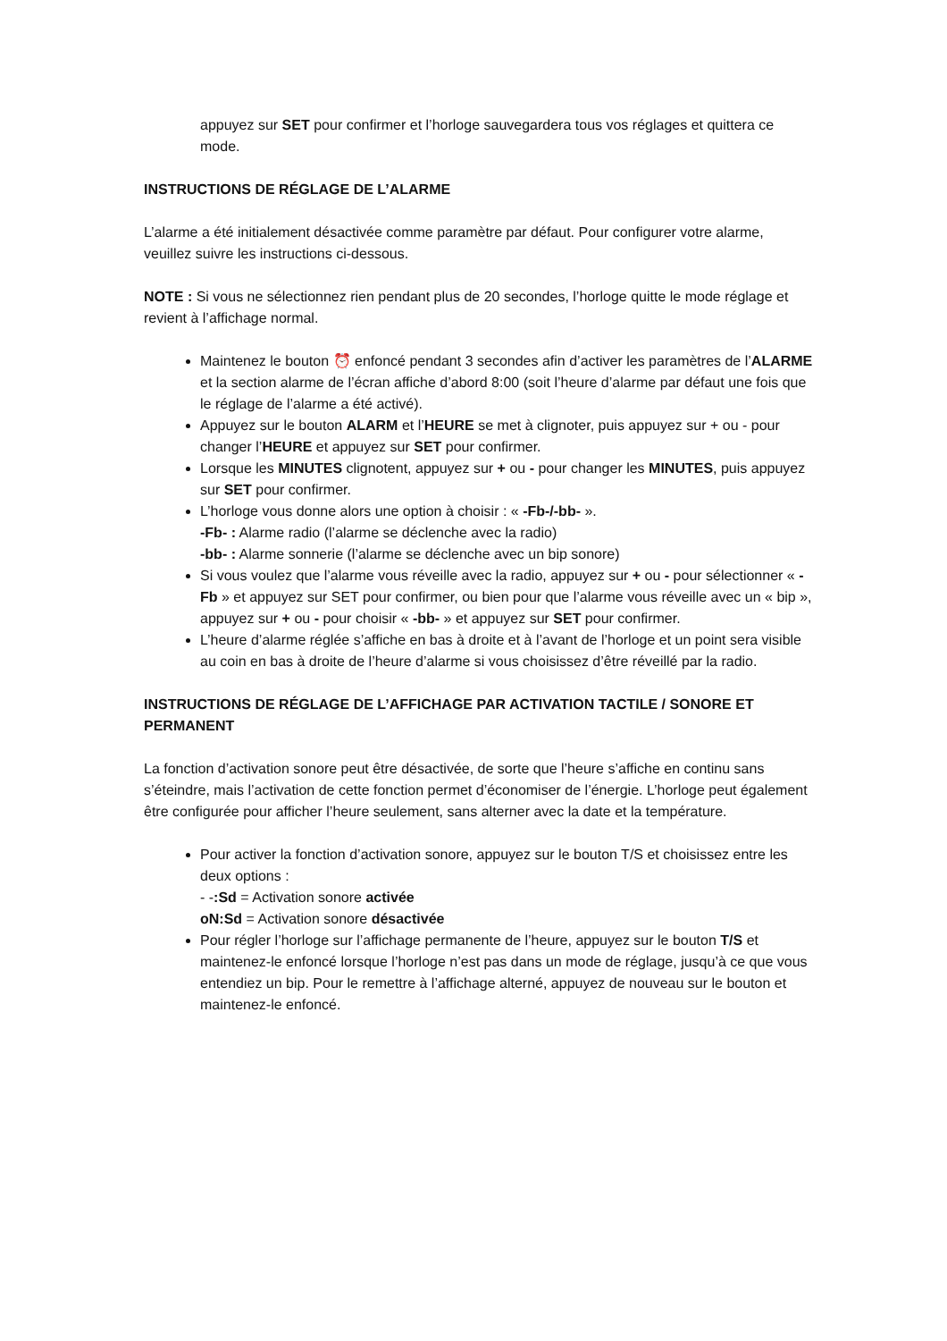appuyez sur SET pour confirmer et l’horloge sauvegardera tous vos réglages et quittera ce mode.
INSTRUCTIONS DE RÉGLAGE DE L’ALARME
L’alarme a été initialement désactivée comme paramètre par défaut. Pour configurer votre alarme, veuillez suivre les instructions ci-dessous.
NOTE : Si vous ne sélectionnez rien pendant plus de 20 secondes, l’horloge quitte le mode réglage et revient à l’affichage normal.
Maintenez le bouton ⏰ enfoncé pendant 3 secondes afin d’activer les paramètres de l’ALARME et la section alarme de l’écran affiche d’abord 8:00 (soit l’heure d’alarme par défaut une fois que le réglage de l’alarme a été activé).
Appuyez sur le bouton ALARM et l’HEURE se met à clignoter, puis appuyez sur + ou - pour changer l’HEURE et appuyez sur SET pour confirmer.
Lorsque les MINUTES clignotent, appuyez sur + ou - pour changer les MINUTES, puis appuyez sur SET pour confirmer.
L’horloge vous donne alors une option à choisir : « -Fb-/-bb- ».
-Fb- : Alarme radio (l’alarme se déclenche avec la radio)
-bb- : Alarme sonnerie (l’alarme se déclenche avec un bip sonore)
Si vous voulez que l’alarme vous réveille avec la radio, appuyez sur + ou - pour sélectionner « -Fb » et appuyez sur SET pour confirmer, ou bien pour que l’alarme vous réveille avec un « bip », appuyez sur + ou - pour choisir « -bb- » et appuyez sur SET pour confirmer.
L’heure d’alarme réglée s’affiche en bas à droite et à l’avant de l’horloge et un point sera visible au coin en bas à droite de l’heure d’alarme si vous choisissez d’être réveillé par la radio.
INSTRUCTIONS DE RÉGLAGE DE L’AFFICHAGE PAR ACTIVATION TACTILE / SONORE ET PERMANENT
La fonction d’activation sonore peut être désactivée, de sorte que l’heure s’affiche en continu sans s’éteindre, mais l’activation de cette fonction permet d’économiser de l’énergie. L’horloge peut également être configurée pour afficher l’heure seulement, sans alterner avec la date et la température.
Pour activer la fonction d’activation sonore, appuyez sur le bouton T/S et choisissez entre les deux options :
- -:Sd = Activation sonore activée
oN:Sd = Activation sonore désactivée
Pour régler l’horloge sur l’affichage permanente de l’heure, appuyez sur le bouton T/S et maintenez-le enfoncé lorsque l’horloge n’est pas dans un mode de réglage, jusqu’à ce que vous entendiez un bip. Pour le remettre à l’affichage alterné, appuyez de nouveau sur le bouton et maintenez-le enfoncé.